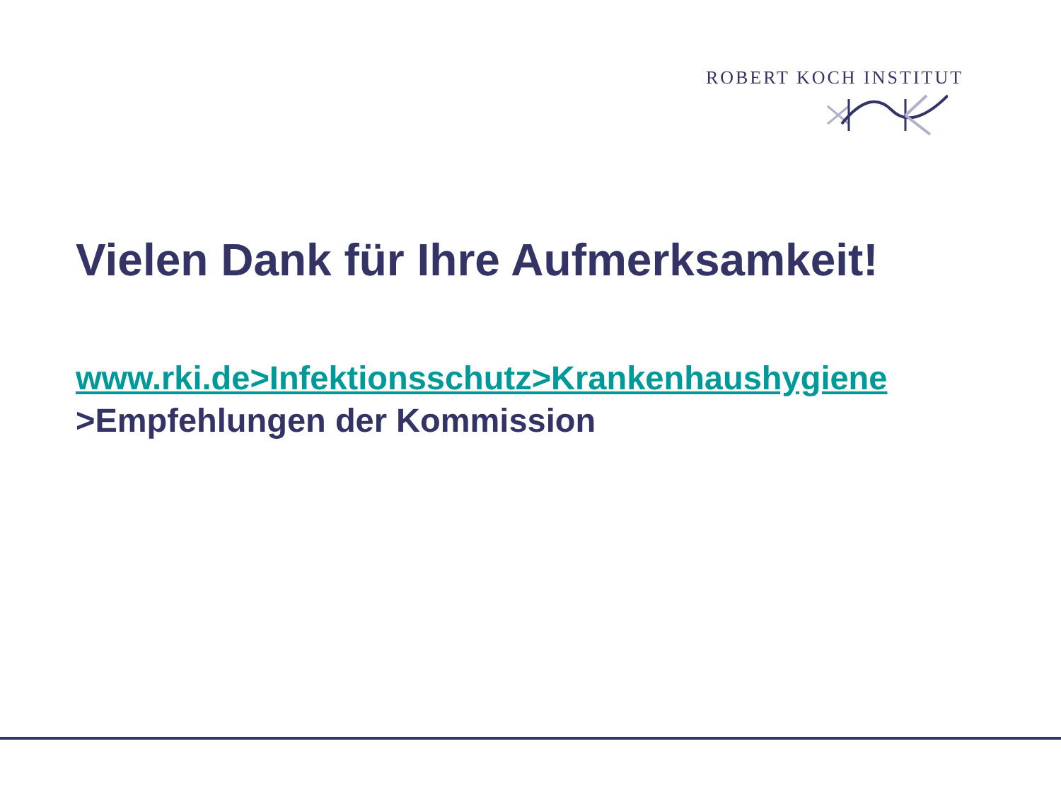ROBERT KOCH INSTITUT
Vielen Dank für Ihre Aufmerksamkeit!
www.rki.de>Infektionsschutz>Krankenhaushygiene
>Empfehlungen der Kommission